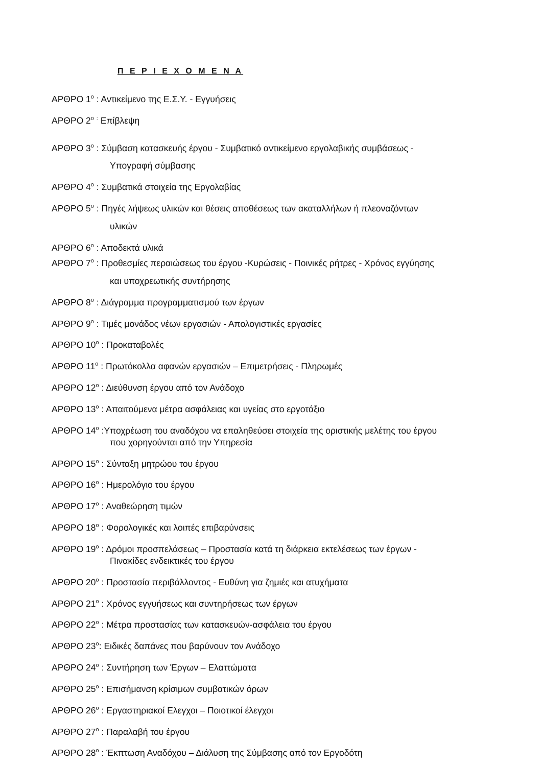Π Ε Ρ Ι Ε Χ Ο Μ Ε Ν Α
ΑΡΘΡΟ 1<sup>ο</sup> : Αντικείμενο της Ε.Σ.Υ. - Εγγυήσεις
ΑΡΘΡΟ 2<sup>ο</sup> <sup>:</sup> Επίβλεψη
ΑΡΘΡΟ 3<sup>ο</sup> : Σύμβαση κατασκευής έργου - Συμβατικό αντικείμενο εργολαβικής συμβάσεως -
Υπογραφή σύμβασης
ΑΡΘΡΟ 4<sup>ο</sup> : Συμβατικά στοιχεία της Εργολαβίας
ΑΡΘΡΟ 5<sup>ο</sup> : Πηγές λήψεως υλικών και θέσεις αποθέσεως των ακαταλλήλων ή πλεοναζόντων
υλικών
ΑΡΘΡΟ 6<sup>ο</sup> : Αποδεκτά υλικά
ΑΡΘΡΟ 7<sup>ο</sup> : Προθεσμίες περαιώσεως του έργου -Κυρώσεις - Ποινικές ρήτρες - Χρόνος εγγύησης
και υποχρεωτικής συντήρησης
ΑΡΘΡΟ 8<sup>ο</sup> : Διάγραμμα προγραμματισμού των έργων
ΑΡΘΡΟ 9<sup>ο</sup> : Τιμές μονάδος νέων εργασιών - Απολογιστικές εργασίες
ΑΡΘΡΟ 10<sup>ο</sup> : Προκαταβολές
ΑΡΘΡΟ 11<sup>ο</sup> : Πρωτόκολλα αφανών εργασιών – Επιμετρήσεις - Πληρωμές
ΑΡΘΡΟ 12<sup>ο</sup> : Διεύθυνση έργου από τον Ανάδοχο
ΑΡΘΡΟ 13<sup>ο</sup> : Απαιτούμενα μέτρα ασφάλειας και υγείας στο εργοτάξιο
ΑΡΘΡΟ 14<sup>ο</sup> :Υποχρέωση του αναδόχου να επαληθεύσει στοιχεία της οριστικής μελέτης του έργου
που χορηγούνται από την Υπηρεσία
ΑΡΘΡΟ 15<sup>ο</sup> : Σύνταξη μητρώου του έργου
ΑΡΘΡΟ 16<sup>ο</sup> : Ημερολόγιο του έργου
ΑΡΘΡΟ 17<sup>ο</sup> : Αναθεώρηση τιμών
ΑΡΘΡΟ 18<sup>ο</sup> : Φορολογικές και λοιπές επιβαρύνσεις
ΑΡΘΡΟ 19<sup>ο</sup> : Δρόμοι προσπελάσεως – Προστασία κατά τη διάρκεια εκτελέσεως των έργων -
Πινακίδες ενδεικτικές του έργου
ΑΡΘΡΟ 20<sup>ο</sup> : Προστασία περιβάλλοντος - Ευθύνη για ζημιές και ατυχήματα
ΑΡΘΡΟ 21<sup>ο</sup> : Χρόνος εγγυήσεως και συντηρήσεως των έργων
ΑΡΘΡΟ 22<sup>ο</sup> : Μέτρα προστασίας των κατασκευών-ασφάλεια του έργου
ΑΡΘΡΟ 23<sup>ο</sup>: Ειδικές δαπάνες που βαρύνουν τον Ανάδοχο
ΑΡΘΡΟ 24<sup>ο</sup> : Συντήρηση των Έργων – Ελαττώματα
ΑΡΘΡΟ 25<sup>ο</sup> : Επισήμανση κρίσιμων συμβατικών όρων
ΑΡΘΡΟ 26<sup>ο</sup> : Εργαστηριακοί Ελεγχοι – Ποιοτικοί έλεγχοι
ΑΡΘΡΟ 27<sup>ο</sup> : Παραλαβή του έργου
ΑΡΘΡΟ 28<sup>ο</sup> : Έκπτωση Αναδόχου – Διάλυση της Σύμβασης από τον Εργοδότη